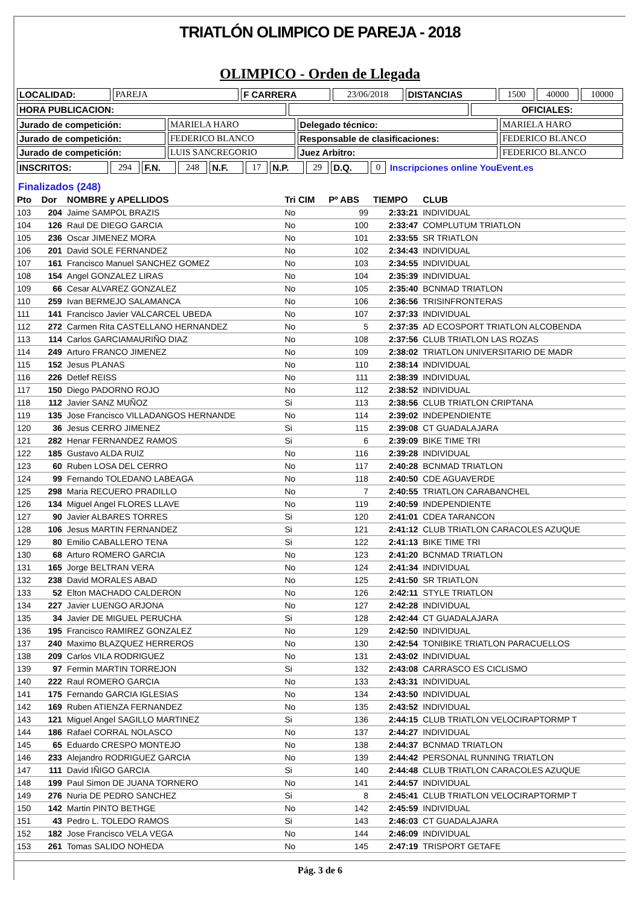TRIATLÓN OLIMPICO DE PAREJA - 2018
OLIMPICO - Orden de Llegada
| LOCALIDAD: | PAREJA | F CARRERA | 23/06/2018 | DISTANCIAS | 1500 | 40000 | 10000 |
| HORA PUBLICACION: | | OFICIALES: |
| Jurado de competición: | MARIELA HARO | Delegado técnico: | MARIELA HARO |
| Jurado de competición: | FEDERICO BLANCO | Responsable de clasificaciones: | FEDERICO BLANCO |
| Jurado de competición: | LUIS SANCREGORIO | Juez Arbitro: | FEDERICO BLANCO |
| INSCRITOS: | 294 | F.N. | 248 | N.F. | 17 | N.P. | 29 | D.Q. | 0 | Inscripciones online YouEvent.es |
Finalizados (248)
| Pto | Dor | NOMBRE y APELLIDOS | Tri CIM | Pº ABS | TIEMPO | CLUB |
| --- | --- | --- | --- | --- | --- | --- |
| 103 | 204 | Jaime SAMPOL BRAZIS | No | 99 | 2:33:21 | INDIVIDUAL |
| 104 | 126 | Raul DE DIEGO GARCIA | No | 100 | 2:33:47 | COMPLUTUM TRIATLON |
| 105 | 236 | Oscar JIMENEZ MORA | No | 101 | 2:33:55 | SR TRIATLON |
| 106 | 201 | David SOLE FERNANDEZ | No | 102 | 2:34:43 | INDIVIDUAL |
| 107 | 161 | Francisco Manuel SANCHEZ GOMEZ | No | 103 | 2:34:55 | INDIVIDUAL |
| 108 | 154 | Angel GONZALEZ LIRAS | No | 104 | 2:35:39 | INDIVIDUAL |
| 109 | 66 | Cesar ALVAREZ GONZALEZ | No | 105 | 2:35:40 | BCNMAD TRIATLON |
| 110 | 259 | Ivan BERMEJO SALAMANCA | No | 106 | 2:36:56 | TRISINFRONTERAS |
| 111 | 141 | Francisco Javier VALCARCEL UBEDA | No | 107 | 2:37:33 | INDIVIDUAL |
| 112 | 272 | Carmen Rita CASTELLANO HERNANDEZ | No | 5 | 2:37:35 | AD ECOSPORT TRIATLON ALCOBENDA |
| 113 | 114 | Carlos GARCIAMAURIÑO DIAZ | No | 108 | 2:37:56 | CLUB TRIATLON LAS ROZAS |
| 114 | 249 | Arturo FRANCO JIMENEZ | No | 109 | 2:38:02 | TRIATLON UNIVERSITARIO DE MADR |
| 115 | 152 | Jesus PLANAS | No | 110 | 2:38:14 | INDIVIDUAL |
| 116 | 226 | Detlef REISS | No | 111 | 2:38:39 | INDIVIDUAL |
| 117 | 150 | Diego PADORNO ROJO | No | 112 | 2:38:52 | INDIVIDUAL |
| 118 | 112 | Javier SANZ MUÑOZ | Si | 113 | 2:38:56 | CLUB TRIATLON CRIPTANA |
| 119 | 135 | Jose Francisco VILLADANGOS HERNANDE | No | 114 | 2:39:02 | INDEPENDIENTE |
| 120 | 36 | Jesus CERRO JIMENEZ | Si | 115 | 2:39:08 | CT GUADALAJARA |
| 121 | 282 | Henar FERNANDEZ RAMOS | Si | 6 | 2:39:09 | BIKE TIME TRI |
| 122 | 185 | Gustavo ALDA RUIZ | No | 116 | 2:39:28 | INDIVIDUAL |
| 123 | 60 | Ruben LOSA DEL CERRO | No | 117 | 2:40:28 | BCNMAD TRIATLON |
| 124 | 99 | Fernando TOLEDANO LABEAGA | No | 118 | 2:40:50 | CDE AGUAVERDE |
| 125 | 298 | Maria RECUERO PRADILLO | No | 7 | 2:40:55 | TRIATLON CARABANCHEL |
| 126 | 134 | Miguel Angel FLORES LLAVE | No | 119 | 2:40:59 | INDEPENDIENTE |
| 127 | 90 | Javier ALBARES TORRES | Si | 120 | 2:41:01 | CDEA TARANCON |
| 128 | 106 | Jesus MARTIN FERNANDEZ | Si | 121 | 2:41:12 | CLUB TRIATLON CARACOLES AZUQUE |
| 129 | 80 | Emilio CABALLERO TENA | Si | 122 | 2:41:13 | BIKE TIME TRI |
| 130 | 68 | Arturo ROMERO GARCIA | No | 123 | 2:41:20 | BCNMAD TRIATLON |
| 131 | 165 | Jorge BELTRAN VERA | No | 124 | 2:41:34 | INDIVIDUAL |
| 132 | 238 | David MORALES ABAD | No | 125 | 2:41:50 | SR TRIATLON |
| 133 | 52 | Elton MACHADO CALDERON | No | 126 | 2:42:11 | STYLE TRIATLON |
| 134 | 227 | Javier LUENGO ARJONA | No | 127 | 2:42:28 | INDIVIDUAL |
| 135 | 34 | Javier DE MIGUEL PERUCHA | Si | 128 | 2:42:44 | CT GUADALAJARA |
| 136 | 195 | Francisco RAMIREZ GONZALEZ | No | 129 | 2:42:50 | INDIVIDUAL |
| 137 | 240 | Maximo BLAZQUEZ HERREROS | No | 130 | 2:42:54 | TONIBIKE TRIATLON PARACUELLOS |
| 138 | 209 | Carlos VILA RODRIGUEZ | No | 131 | 2:43:02 | INDIVIDUAL |
| 139 | 97 | Fermin MARTIN TORREJON | Si | 132 | 2:43:08 | CARRASCO ES CICLISMO |
| 140 | 222 | Raul ROMERO GARCIA | No | 133 | 2:43:31 | INDIVIDUAL |
| 141 | 175 | Fernando GARCIA IGLESIAS | No | 134 | 2:43:50 | INDIVIDUAL |
| 142 | 169 | Ruben ATIENZA FERNANDEZ | No | 135 | 2:43:52 | INDIVIDUAL |
| 143 | 121 | Miguel Angel SAGILLO MARTINEZ | Si | 136 | 2:44:15 | CLUB TRIATLON VELOCIRAPTORMP T |
| 144 | 186 | Rafael CORRAL NOLASCO | No | 137 | 2:44:27 | INDIVIDUAL |
| 145 | 65 | Eduardo CRESPO MONTEJO | No | 138 | 2:44:37 | BCNMAD TRIATLON |
| 146 | 233 | Alejandro RODRIGUEZ GARCIA | No | 139 | 2:44:42 | PERSONAL RUNNING TRIATLON |
| 147 | 111 | David IÑIGO GARCIA | Si | 140 | 2:44:48 | CLUB TRIATLON CARACOLES AZUQUE |
| 148 | 199 | Paul Simon DE JUANA TORNERO | No | 141 | 2:44:57 | INDIVIDUAL |
| 149 | 276 | Nuria DE PEDRO SANCHEZ | Si | 8 | 2:45:41 | CLUB TRIATLON VELOCIRAPTORMP T |
| 150 | 142 | Martin PINTO BETHGE | No | 142 | 2:45:59 | INDIVIDUAL |
| 151 | 43 | Pedro L. TOLEDO RAMOS | Si | 143 | 2:46:03 | CT GUADALAJARA |
| 152 | 182 | Jose Francisco VELA VEGA | No | 144 | 2:46:09 | INDIVIDUAL |
| 153 | 261 | Tomas SALIDO NOHEDA | No | 145 | 2:47:19 | TRISPORT GETAFE |
Pág. 3 de 6